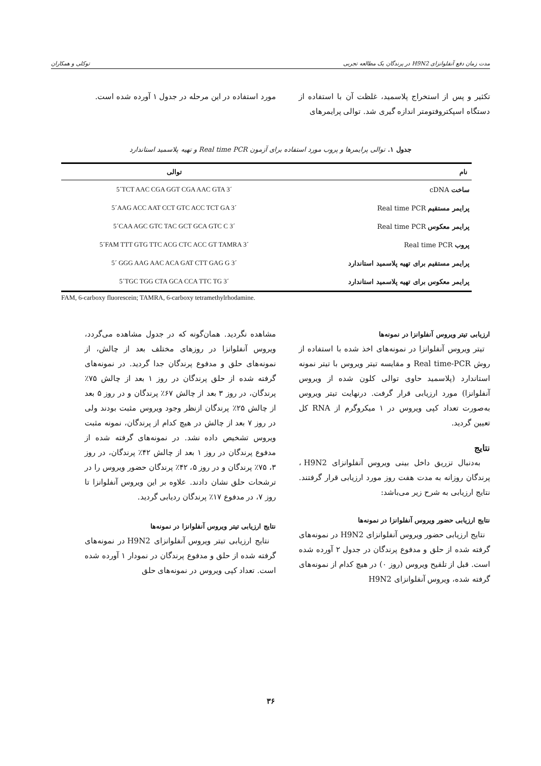مدت زمان دفع آنفلوانزای H9N2 در پرندگان یک مطالعه تجربی توکلی و همکاران
تکثیر و پس از استخراج پلاسمید، غلظت آن با استفاده از دستگاه اسپکتروفتومتر اندازه گیری شد. توالی پرایمرهای
مورد استفاده در این مرحله در جدول ۱ آورده شده است.
جدول ۱. توالی پرایمرها و پروب مورد استفاده برای آزمون Real time PCR و تهیه پلاسمید استاندارد
| نام | توالی |
| --- | --- |
| ساخت cDNA | 5´TCT AAC CGA GGT CGA AAC GTA 3´ |
| پرایمر مستقیم Real time PCR | 5´AAG ACC AAT CCT GTC ACC TCT GA 3´ |
| پرایمر معکوس Real time PCR | 5´CAA AGC GTC TAC GCT GCA GTC C 3´ |
| پروب Real time PCR | 5´FAM TTT GTG TTC ACG CTC ACC GT TAMRA 3´ |
| پرایمر مستقیم برای تهیه پلاسمید استاندارد | 5´ GGG AAG AAC ACA GAT CTT GAG G 3´ |
| پرایمر معکوس برای تهیه پلاسمید استاندارد | 5´TGC TGG CTA GCA CCA TTC TG 3´ |
FAM, 6-carboxy fluorescein; TAMRA, 6-carboxy tetramethylrhodamine.
ارزیابی تیتر ویروس آنفلوانزا در نمونه‌ها
تیتر ویروس آنفلوانزا در نمونه‌های اخذ شده با استفاده از روش Real time-PCR و مقایسه تیتر ویروس با تیتر نمونه استاندارد (پلاسمید حاوی توالی کلون شده از ویروس آنفلوانزا) مورد ارزیابی قرار گرفت. درنهایت تیتر ویروس به‌صورت تعداد کپی ویروس در ۱ میکروگرم از RNA کل تعیین گردید.
نتایج
به‌دنبال تزریق داخل بینی ویروس آنفلوانزای H9N2 ، پرندگان روزانه به مدت هفت روز مورد ارزیابی قرار گرفتند. نتایج ارزیابی به شرح زیر می‌باشد:
نتایج ارزیابی حضور ویروس آنفلوانزا در نمونه‌ها
نتایج ارزیابی حضور ویروس آنفلوانزای H9N2 در نمونه‌های گرفته شده از حلق و مدفوع پرندگان در جدول ۲ آورده شده است. قبل از تلقیح ویروس (روز ۰) در هیچ کدام از نمونه‌های گرفته شده، ویروس آنفلوانزای H9N2
مشاهده نگردید. همان‌گونه که در جدول مشاهده می‌گردد، ویروس آنفلوانزا در روزهای مختلف بعد از چالش، از نمونه‌های حلق و مدفوع پرندگان جدا گردید. در نمونه‌های گرفته شده از حلق پرندگان در روز ۱ بعد از چالش ۷۵٪ پرندگان، در روز ۳ بعد از چالش ۶۷٪ پرندگان و در روز ۵ بعد از چالش ۲۵٪ پرندگان ازنظر وجود ویروس مثبت بودند ولی در روز ۷ بعد از چالش در هیچ کدام از پرندگان، نمونه مثبت ویروس تشخیص داده نشد. در نمونه‌های گرفته شده از مدفوع پرندگان در روز ۱ بعد از چالش ۴۲٪ پرندگان، در روز ۳، ۷۵٪ پرندگان و در روز ۵، ۴۲٪ پرندگان حضور ویروس را در ترشحات حلق نشان دادند. علاوه بر این ویروس آنفلوانزا تا روز ۷، در مدفوع ۱۷٪ پرندگان ردیابی گردید.
نتایج ارزیابی تیتر ویروس آنفلوانزا در نمونه‌ها
نتایج ارزیابی تیتر ویروس آنفلوانزای H9N2 در نمونه‌های گرفته شده از حلق و مدفوع پرندگان در نمودار ۱ آورده شده است. تعداد کپی ویروس در نمونه‌های حلق
۳۶